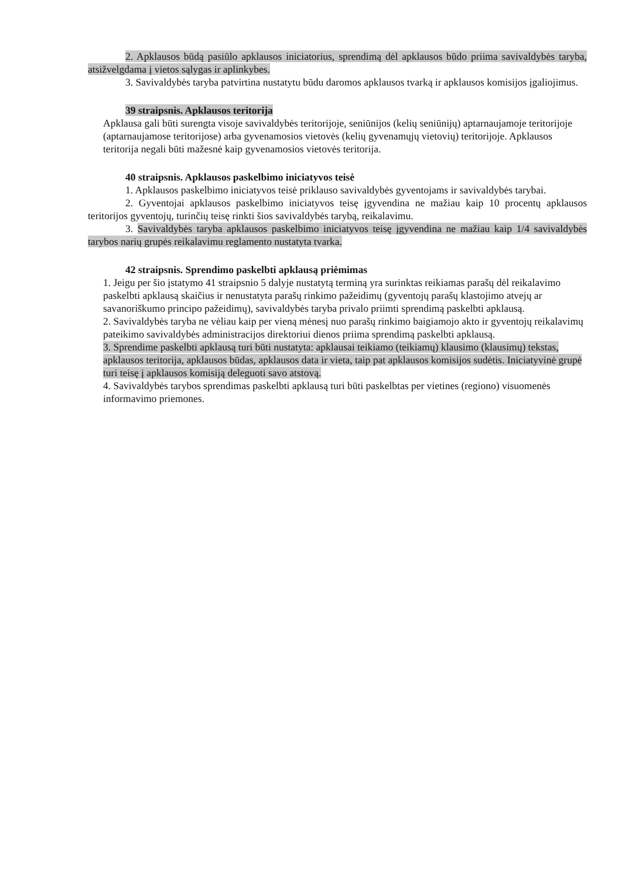2. Apklausos būdą pasiūlo apklausos iniciatorius, sprendimą dėl apklausos būdo priima savivaldybės taryba, atsižvelgdama į vietos sąlygas ir aplinkybes.
3. Savivaldybės taryba patvirtina nustatytu būdu daromos apklausos tvarką ir apklausos komisijos įgaliojimus.
39 straipsnis. Apklausos teritorija
Apklausa gali būti surengta visoje savivaldybės teritorijoje, seniūnijos (kelių seniūnijų) aptarnaujamoje teritorijoje (aptarnaujamose teritorijose) arba gyvenamosios vietovės (kelių gyvenamųjų vietovių) teritorijoje. Apklausos teritorija negali būti mažesnė kaip gyvenamosios vietovės teritorija.
40 straipsnis. Apklausos paskelbimo iniciatyvos teisė
1. Apklausos paskelbimo iniciatyvos teisė priklauso savivaldybės gyventojams ir savivaldybės tarybai.
2. Gyventojai apklausos paskelbimo iniciatyvos teisę įgyvendina ne mažiau kaip 10 procentų apklausos teritorijos gyventojų, turinčių teisę rinkti šios savivaldybės tarybą, reikalavimu.
3. Savivaldybės taryba apklausos paskelbimo iniciatyvos teisę įgyvendina ne mažiau kaip 1/4 savivaldybės tarybos narių grupės reikalavimu reglamento nustatyta tvarka.
42 straipsnis. Sprendimo paskelbti apklausą priėmimas
1. Jeigu per šio įstatymo 41 straipsnio 5 dalyje nustatytą terminą yra surinktas reikiamas parašų dėl reikalavimo paskelbti apklausą skaičius ir nenustatyta parašų rinkimo pažeidimų (gyventojų parašų klastojimo atvejų ar savanoriškumo principo pažeidimų), savivaldybės taryba privalo priimti sprendimą paskelbti apklausą.
2. Savivaldybės taryba ne vėliau kaip per vieną mėnesį nuo parašų rinkimo baigiamojo akto ir gyventojų reikalavimų pateikimo savivaldybės administracijos direktoriui dienos priima sprendimą paskelbti apklausą.
3. Sprendime paskelbti apklausą turi būti nustatyta: apklausai teikiamo (teikiamų) klausimo (klausimų) tekstas, apklausos teritorija, apklausos būdas, apklausos data ir vieta, taip pat apklausos komisijos sudėtis. Iniciatyvinė grupė turi teisę į apklausos komisiją deleguoti savo atstovą.
4. Savivaldybės tarybos sprendimas paskelbti apklausą turi būti paskelbtas per vietines (regiono) visuomenės informavimo priemones.